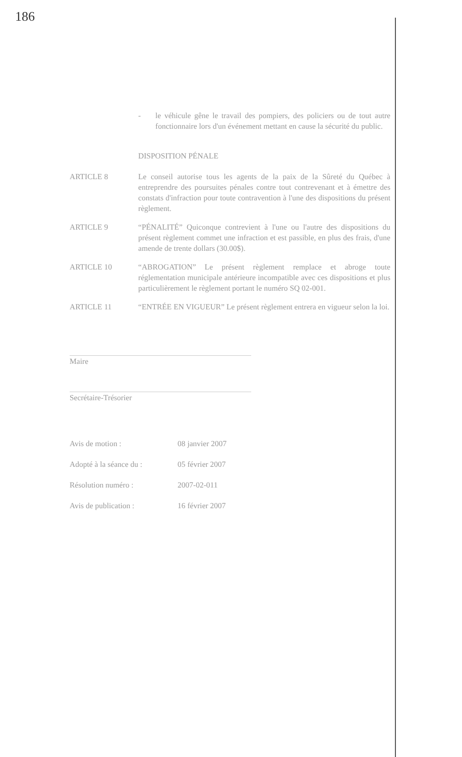186
- le véhicule gêne le travail des pompiers, des policiers ou de tout autre fonctionnaire lors d'un événement mettant en cause la sécurité du public.
DISPOSITION PÉNALE
ARTICLE 8 Le conseil autorise tous les agents de la paix de la Sûreté du Québec à entreprendre des poursuites pénales contre tout contrevenant et à émettre des constats d'infraction pour toute contravention à l'une des dispositions du présent règlement.
ARTICLE 9 “PÉNALITÉ” Quiconque contrevient à l'une ou l'autre des dispositions du présent règlement commet une infraction et est passible, en plus des frais, d'une amende de trente dollars (30.00$).
ARTICLE 10 “ABROGATION” Le présent règlement remplace et abroge toute réglementation municipale antérieure incompatible avec ces dispositions et plus particulièrement le règlement portant le numéro SQ 02-001.
ARTICLE 11 “ENTRÉE EN VIGUEUR” Le présent règlement entrera en vigueur selon la loi.
Maire
Secrétaire-Trésorier
Avis de motion : 08 janvier 2007
Adopté à la séance du : 05 février 2007
Résolution numéro : 2007-02-011
Avis de publication : 16 février 2007